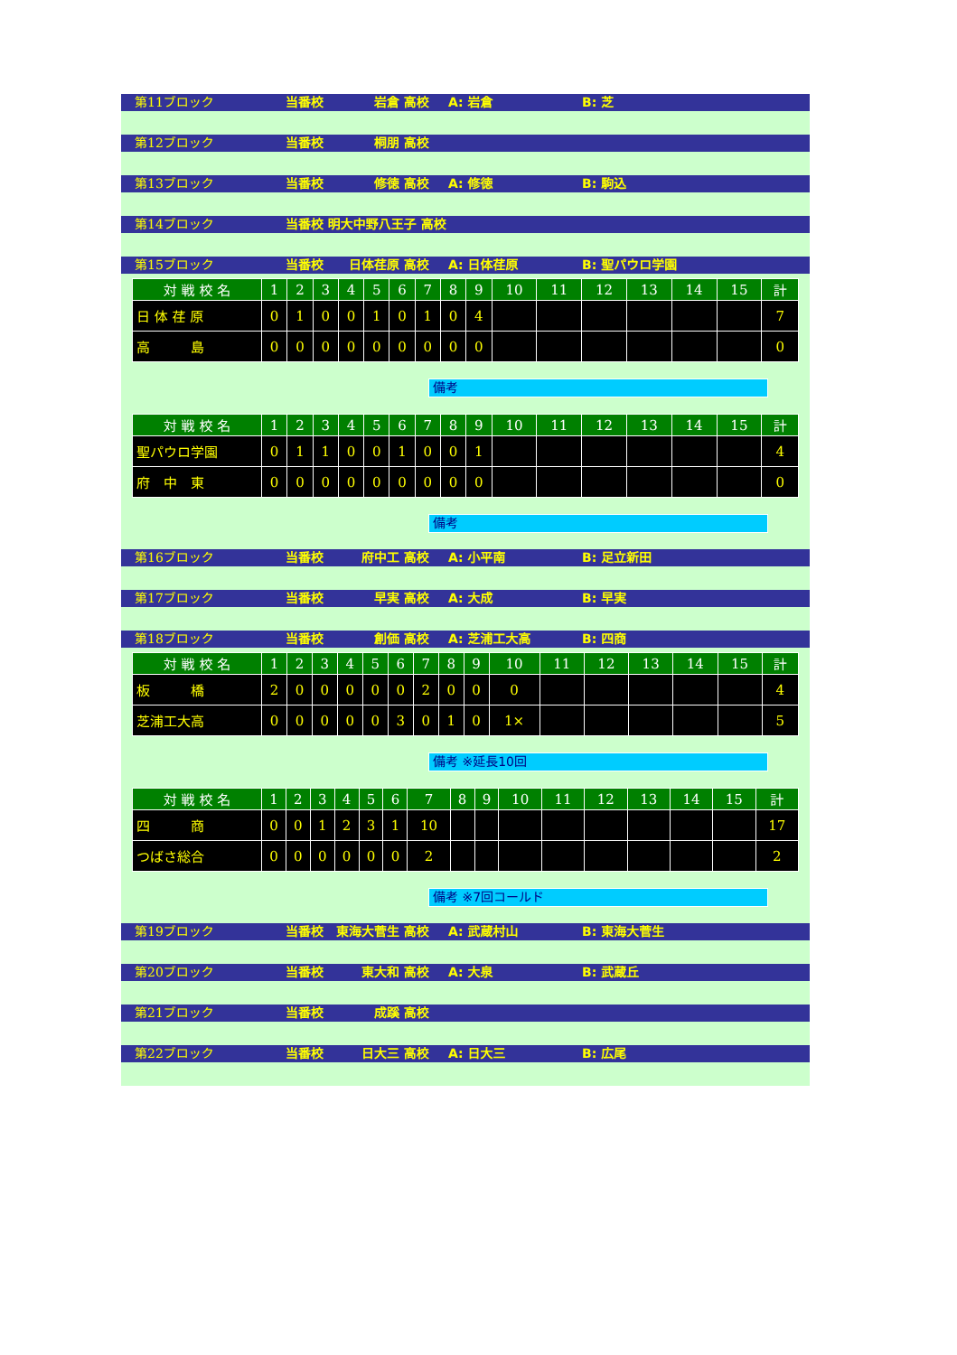第11ブロック 当番校　　　　岩倉 高校 A: 岩倉 B: 芝
第12ブロック 当番校　　　　桐朋 高校
第13ブロック 当番校　　　　修徳 高校 A: 修徳 B: 駒込
第14ブロック 当番校 明大中野八王子 高校
第15ブロック 当番校　　日体荏原 高校 A: 日体荏原 B: 聖パウロ学園
| 対 戦 校 名 | 1 | 2 | 3 | 4 | 5 | 6 | 7 | 8 | 9 | 10 | 11 | 12 | 13 | 14 | 15 | 計 |
| --- | --- | --- | --- | --- | --- | --- | --- | --- | --- | --- | --- | --- | --- | --- | --- | --- |
| 日 体 荏 原 | 0 | 1 | 0 | 0 | 1 | 0 | 1 | 0 | 4 | | | | | | | 7 |
| 高 島 | 0 | 0 | 0 | 0 | 0 | 0 | 0 | 0 | 0 | | | | | | | 0 |
備考
| 対 戦 校 名 | 1 | 2 | 3 | 4 | 5 | 6 | 7 | 8 | 9 | 10 | 11 | 12 | 13 | 14 | 15 | 計 |
| --- | --- | --- | --- | --- | --- | --- | --- | --- | --- | --- | --- | --- | --- | --- | --- | --- |
| 聖パウロ学園 | 0 | 1 | 1 | 0 | 0 | 1 | 0 | 0 | 1 | | | | | | | 4 |
| 府 中 東 | 0 | 0 | 0 | 0 | 0 | 0 | 0 | 0 | 0 | | | | | | | 0 |
備考
第16ブロック 当番校　　　府中工 高校 A: 小平南 B: 足立新田
第17ブロック 当番校　　　　早実 高校 A: 大成 B: 早実
第18ブロック 当番校　　　　創価 高校 A: 芝浦工大高 B: 四商
| 対 戦 校 名 | 1 | 2 | 3 | 4 | 5 | 6 | 7 | 8 | 9 | 10 | 11 | 12 | 13 | 14 | 15 | 計 |
| --- | --- | --- | --- | --- | --- | --- | --- | --- | --- | --- | --- | --- | --- | --- | --- | --- |
| 板 橋 | 2 | 0 | 0 | 0 | 0 | 0 | 2 | 0 | 0 | 0 | | | | | | 4 |
| 芝浦工大高 | 0 | 0 | 0 | 0 | 0 | 3 | 0 | 1 | 0 | 1× | | | | | | 5 |
備考 ※延長10回
| 対 戦 校 名 | 1 | 2 | 3 | 4 | 5 | 6 | 7 | 8 | 9 | 10 | 11 | 12 | 13 | 14 | 15 | 計 |
| --- | --- | --- | --- | --- | --- | --- | --- | --- | --- | --- | --- | --- | --- | --- | --- | --- |
| 四 商 | 0 | 0 | 1 | 2 | 3 | 1 | 10 | | | | | | | | | 17 |
| つばさ総合 | 0 | 0 | 0 | 0 | 0 | 0 | 2 | | | | | | | | | 2 |
備考 ※7回コールド
第19ブロック 当番校　東海大菅生 高校 A: 武蔵村山 B: 東海大菅生
第20ブロック 当番校　　　東大和 高校 A: 大泉 B: 武蔵丘
第21ブロック 当番校　　　　成蹊 高校
第22ブロック 当番校　　　日大三 高校 A: 日大三 B: 広尾